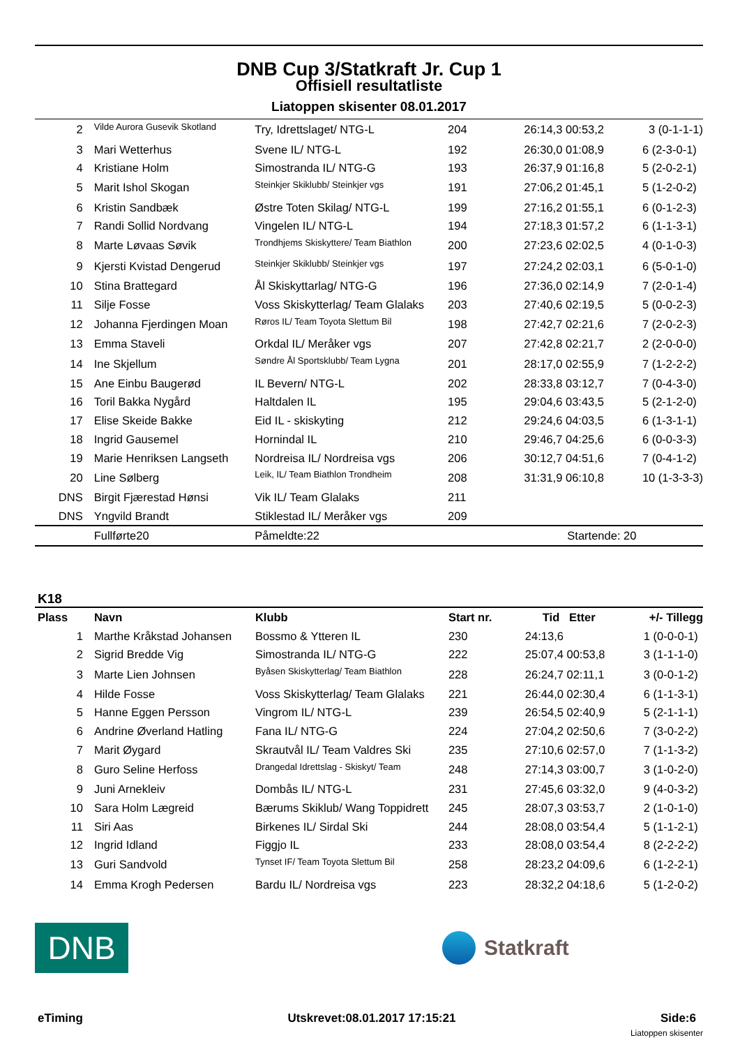DNB Cup 3/Statkraft Jr. Cup 1
Offisiell resultatliste
Liatoppen skisenter 08.01.2017
| 2 | Vilde Aurora Gusevik Skotland | Try, Idrettslaget/ NTG-L | 204 | 26:14,3 00:53,2 | 3 (0-1-1-1) |
| 3 | Mari Wetterhus | Svene IL/ NTG-L | 192 | 26:30,0 01:08,9 | 6 (2-3-0-1) |
| 4 | Kristiane Holm | Simostranda IL/ NTG-G | 193 | 26:37,9 01:16,8 | 5 (2-0-2-1) |
| 5 | Marit Ishol Skogan | Steinkjer Skiklubb/ Steinkjer vgs | 191 | 27:06,2 01:45,1 | 5 (1-2-0-2) |
| 6 | Kristin Sandbæk | Østre Toten Skilag/ NTG-L | 199 | 27:16,2 01:55,1 | 6 (0-1-2-3) |
| 7 | Randi Sollid Nordvang | Vingelen IL/ NTG-L | 194 | 27:18,3 01:57,2 | 6 (1-1-3-1) |
| 8 | Marte Løvaas Søvik | Trondhjems Skiskyttere/ Team Biathlon | 200 | 27:23,6 02:02,5 | 4 (0-1-0-3) |
| 9 | Kjersti Kvistad Dengerud | Steinkjer Skiklubb/ Steinkjer vgs | 197 | 27:24,2 02:03,1 | 6 (5-0-1-0) |
| 10 | Stina Brattegard | Ål Skiskyttarlag/ NTG-G | 196 | 27:36,0 02:14,9 | 7 (2-0-1-4) |
| 11 | Silje Fosse | Voss Skiskytterlag/ Team Glalaks | 203 | 27:40,6 02:19,5 | 5 (0-0-2-3) |
| 12 | Johanna Fjerdingen Moan | Røros IL/ Team Toyota Slettum Bil | 198 | 27:42,7 02:21,6 | 7 (2-0-2-3) |
| 13 | Emma Staveli | Orkdal IL/ Meråker vgs | 207 | 27:42,8 02:21,7 | 2 (2-0-0-0) |
| 14 | Ine Skjellum | Søndre Ål Sportsklubb/ Team Lygna | 201 | 28:17,0 02:55,9 | 7 (1-2-2-2) |
| 15 | Ane Einbu Baugerød | IL Bevern/ NTG-L | 202 | 28:33,8 03:12,7 | 7 (0-4-3-0) |
| 16 | Toril Bakka Nygård | Haltdalen IL | 195 | 29:04,6 03:43,5 | 5 (2-1-2-0) |
| 17 | Elise Skeide Bakke | Eid IL - skiskyting | 212 | 29:24,6 04:03,5 | 6 (1-3-1-1) |
| 18 | Ingrid Gausemel | Hornindal IL | 210 | 29:46,7 04:25,6 | 6 (0-0-3-3) |
| 19 | Marie Henriksen Langseth | Nordreisa IL/ Nordreisa vgs | 206 | 30:12,7 04:51,6 | 7 (0-4-1-2) |
| 20 | Line Sølberg | Leik, IL/ Team Biathlon Trondheim | 208 | 31:31,9 06:10,8 | 10 (1-3-3-3) |
| DNS | Birgit Fjærestad Hønsi | Vik IL/ Team Glalaks | 211 | | |
| DNS | Yngvild Brandt | Stiklestad IL/ Meråker vgs | 209 | | |
| | Fullførte20 | Påmeldte:22 | | Startende: 20 | |
K18
| Plass | Navn | Klubb | Start nr. | Tid Etter | +/- Tillegg |
| --- | --- | --- | --- | --- | --- |
| 1 | Marthe Kråkstad Johansen | Bossmo & Ytteren IL | 230 | 24:13,6 | 1 (0-0-0-1) |
| 2 | Sigrid Bredde Vig | Simostranda IL/ NTG-G | 222 | 25:07,4 00:53,8 | 3 (1-1-1-0) |
| 3 | Marte Lien Johnsen | Byåsen Skiskytterlag/ Team Biathlon | 228 | 26:24,7 02:11,1 | 3 (0-0-1-2) |
| 4 | Hilde Fosse | Voss Skiskytterlag/ Team Glalaks | 221 | 26:44,0 02:30,4 | 6 (1-1-3-1) |
| 5 | Hanne Eggen Persson | Vingrom IL/ NTG-L | 239 | 26:54,5 02:40,9 | 5 (2-1-1-1) |
| 6 | Andrine Øverland Hatling | Fana IL/ NTG-G | 224 | 27:04,2 02:50,6 | 7 (3-0-2-2) |
| 7 | Marit Øygard | Skrautvål IL/ Team Valdres Ski | 235 | 27:10,6 02:57,0 | 7 (1-1-3-2) |
| 8 | Guro Seline Herfoss | Drangedal Idrettslag - Skiskyt/ Team | 248 | 27:14,3 03:00,7 | 3 (1-0-2-0) |
| 9 | Juni Arnekleiv | Dombås IL/ NTG-L | 231 | 27:45,6 03:32,0 | 9 (4-0-3-2) |
| 10 | Sara Holm Lægreid | Bærums Skiklub/ Wang Toppidrett | 245 | 28:07,3 03:53,7 | 2 (1-0-1-0) |
| 11 | Siri Aas | Birkenes IL/ Sirdal Ski | 244 | 28:08,0 03:54,4 | 5 (1-1-2-1) |
| 12 | Ingrid Idland | Figgjo IL | 233 | 28:08,0 03:54,4 | 8 (2-2-2-2) |
| 13 | Guri Sandvold | Tynset IF/ Team Toyota Slettum Bil | 258 | 28:23,2 04:09,6 | 6 (1-2-2-1) |
| 14 | Emma Krogh Pedersen | Bardu IL/ Nordreisa vgs | 223 | 28:32,2 04:18,6 | 5 (1-2-0-2) |
DNB
Statkraft
eTiming Utskrevet:08.01.2017 17:15:21 Side:6
Liatoppen skisenter